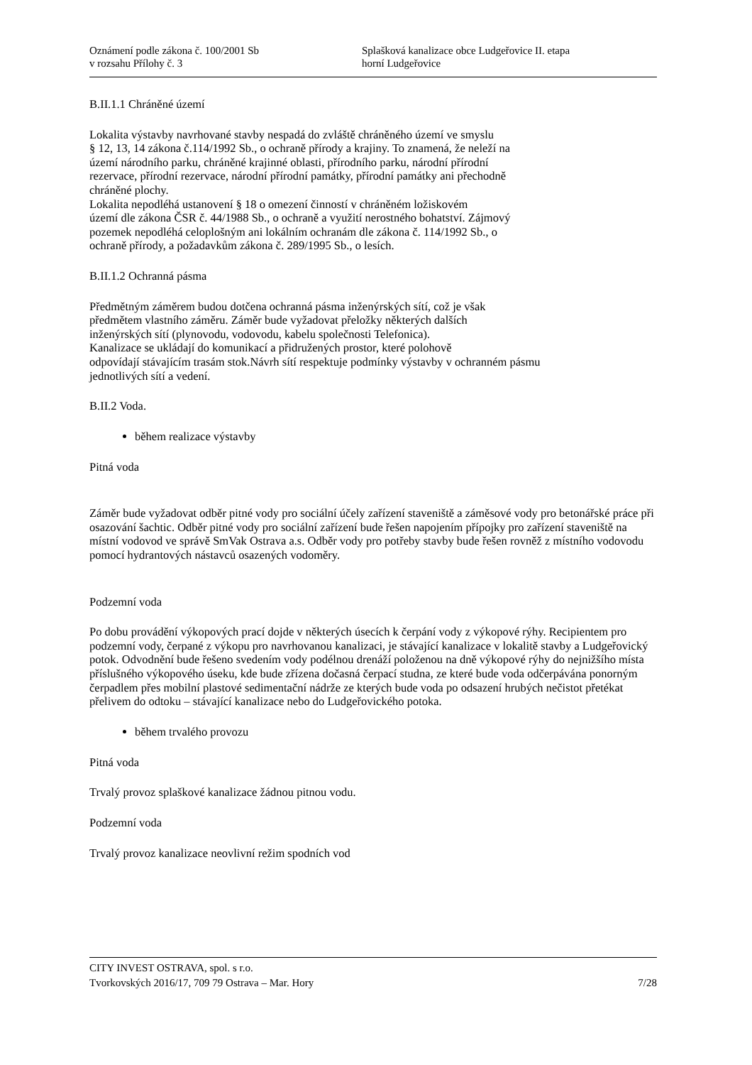Oznámení podle zákona č. 100/2001 Sb
v rozsahu Přílohy č. 3
Splašková kanalizace obce Ludgeřovice II. etapa
horní Ludgeřovice
B.II.1.1 Chráněné území
Lokalita výstavby navrhované stavby nespadá do zvláště chráněného území ve smyslu
§ 12, 13, 14 zákona č.114/1992 Sb., o ochraně přírody a krajiny. To znamená, že neleží na
území národního parku, chráněné krajinné oblasti, přírodního parku, národní přírodní
rezervace, přírodní rezervace, národní přírodní památky, přírodní památky ani přechodně
chráněné plochy.
Lokalita nepodléhá ustanovení § 18 o omezení činností v chráněném ložiskovém
území dle zákona ČSR č. 44/1988 Sb., o ochraně a využití nerostného bohatství. Zájmový
pozemek nepodléhá celoplošným ani lokálním ochranám dle zákona č. 114/1992 Sb., o
ochraně přírody, a požadavkům zákona č. 289/1995 Sb., o lesích.
B.II.1.2 Ochranná pásma
Předmětným záměrem budou dotčena ochranná pásma inženýrských sítí, což je však
předmětem vlastního záměru. Záměr bude vyžadovat přeložky některých dalších
inženýrských sítí (plynovodu, vodovodu, kabelu společnosti Telefonica).
Kanalizace se ukládají do komunikací a přidružených prostor, které polohově
odpovídají stávajícím trasám stok.Návrh sítí respektuje podmínky výstavby v ochranném pásmu
jednotlivých sítí a vedení.
B.II.2 Voda.
během realizace výstavby
Pitná voda
Záměr bude vyžadovat odběr pitné vody pro sociální účely zařízení staveniště a záměsové vody pro betonářské práce při osazování šachtic. Odběr pitné vody pro sociální zařízení bude řešen napojením přípojky pro zařízení staveniště na místní vodovod ve správě SmVak Ostrava a.s. Odběr vody pro potřeby stavby bude řešen rovněž z místního vodovodu pomocí hydrantových nástavců osazených vodoměry.
Podzemní voda
Po dobu provádění výkopových prací dojde v některých úsecích k čerpání vody z výkopové rýhy. Recipientem pro podzemní vody, čerpané z výkopu pro navrhovanou kanalizaci, je stávající kanalizace v lokalitě stavby a Ludgeřovický potok. Odvodnění bude řešeno svedením vody podélnou drenáží položenou na dně výkopové rýhy do nejnižšího místa příslušného výkopového úseku, kde bude zřízena dočasná čerpací studna, ze které bude voda odčerpávána ponorným čerpadlem přes mobilní plastové sedimentační nádrže ze kterých bude voda po odsazení hrubých nečistot přetékat přelivem do odtoku – stávající kanalizace nebo do Ludgeřovického potoka.
během trvalého provozu
Pitná voda
Trvalý provoz splaškové kanalizace žádnou pitnou vodu.
Podzemní voda
Trvalý provoz kanalizace neovlivní režim spodních vod
CITY INVEST OSTRAVA, spol. s r.o.
Tvorkovských 2016/17, 709 79 Ostrava – Mar. Hory 7/28